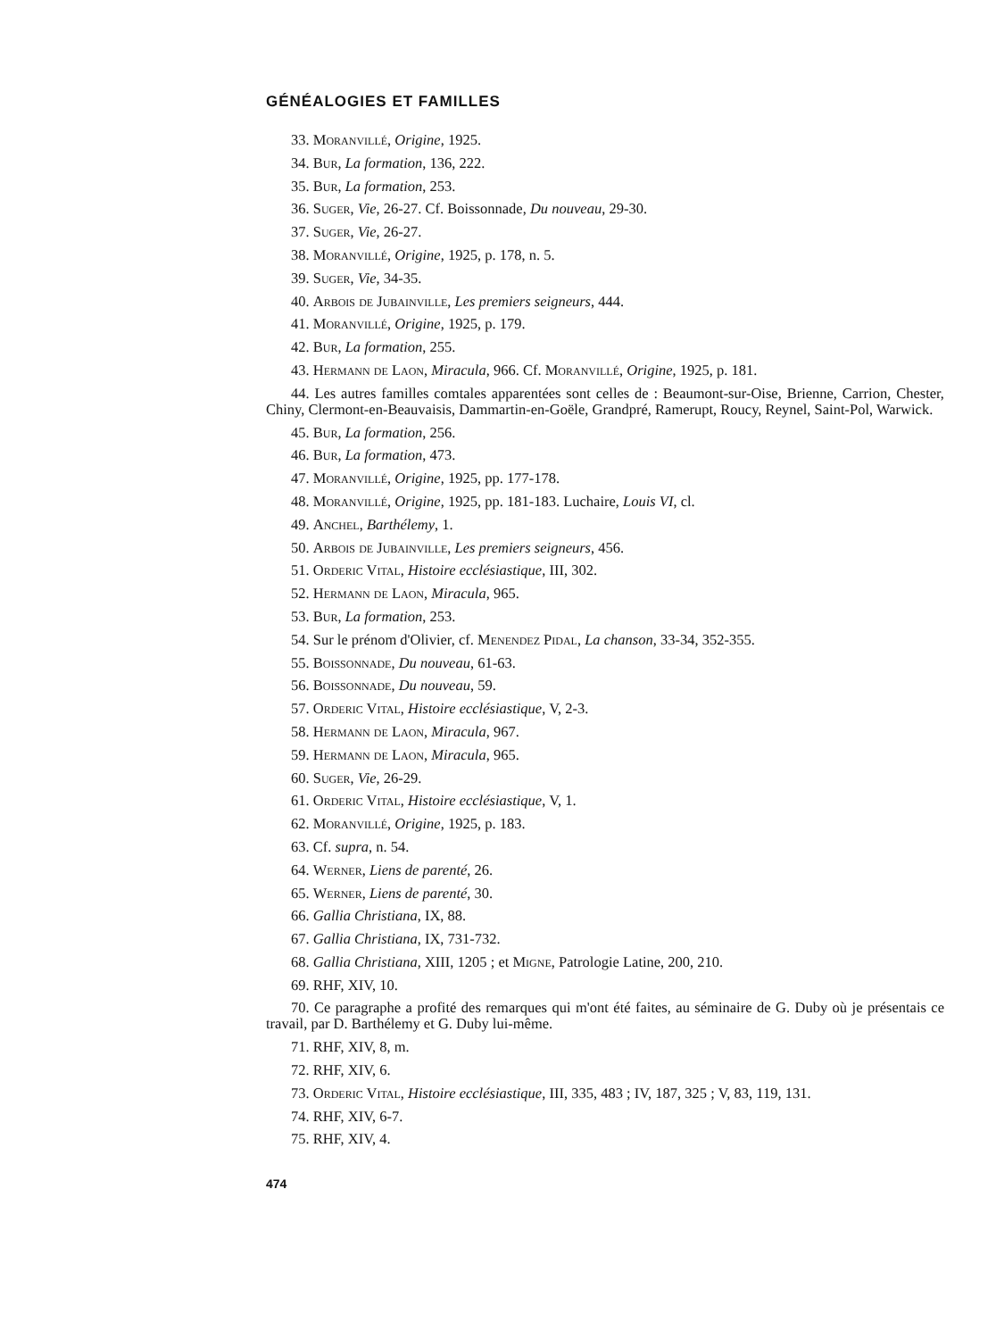GÉNÉALOGIES ET FAMILLES
33. Moranvillé, Origine, 1925.
34. Bur, La formation, 136, 222.
35. Bur, La formation, 253.
36. Suger, Vie, 26-27. Cf. Boissonnade, Du nouveau, 29-30.
37. Suger, Vie, 26-27.
38. Moranvillé, Origine, 1925, p. 178, n. 5.
39. Suger, Vie, 34-35.
40. Arbois de Jubainville, Les premiers seigneurs, 444.
41. Moranvillé, Origine, 1925, p. 179.
42. Bur, La formation, 255.
43. Hermann de Laon, Miracula, 966. Cf. Moranvillé, Origine, 1925, p. 181.
44. Les autres familles comtales apparentées sont celles de : Beaumont-sur-Oise, Brienne, Carrion, Chester, Chiny, Clermont-en-Beauvaisis, Dammartin-en-Goële, Grandpré, Ramerupt, Roucy, Reynel, Saint-Pol, Warwick.
45. Bur, La formation, 256.
46. Bur, La formation, 473.
47. Moranvillé, Origine, 1925, pp. 177-178.
48. Moranvillé, Origine, 1925, pp. 181-183. Luchaire, Louis VI, cl.
49. Anchel, Barthélemy, 1.
50. Arbois de Jubainville, Les premiers seigneurs, 456.
51. Orderic Vital, Histoire ecclésiastique, III, 302.
52. Hermann de Laon, Miracula, 965.
53. Bur, La formation, 253.
54. Sur le prénom d'Olivier, cf. Menendez Pidal, La chanson, 33-34, 352-355.
55. Boissonnade, Du nouveau, 61-63.
56. Boissonnade, Du nouveau, 59.
57. Orderic Vital, Histoire ecclésiastique, V, 2-3.
58. Hermann de Laon, Miracula, 967.
59. Hermann de Laon, Miracula, 965.
60. Suger, Vie, 26-29.
61. Orderic Vital, Histoire ecclésiastique, V, 1.
62. Moranvillé, Origine, 1925, p. 183.
63. Cf. supra, n. 54.
64. Werner, Liens de parenté, 26.
65. Werner, Liens de parenté, 30.
66. Gallia Christiana, IX, 88.
67. Gallia Christiana, IX, 731-732.
68. Gallia Christiana, XIII, 1205 ; et Migne, Patrologie Latine, 200, 210.
69. RHF, XIV, 10.
70. Ce paragraphe a profité des remarques qui m'ont été faites, au séminaire de G. Duby où je présentais ce travail, par D. Barthélemy et G. Duby lui-même.
71. RHF, XIV, 8, m.
72. RHF, XIV, 6.
73. Orderic Vital, Histoire ecclésiastique, III, 335, 483 ; IV, 187, 325 ; V, 83, 119, 131.
74. RHF, XIV, 6-7.
75. RHF, XIV, 4.
474